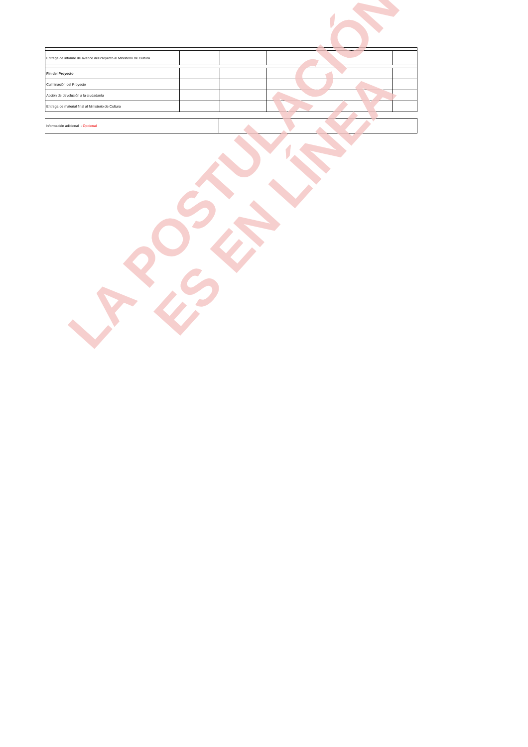| Entrega de informe de avance del Proyecto al Ministerio de Cultura | | | | |
| Fin del Proyecto | | | | |
| Culminación del Proyecto | | | | |
| Acción de devolución a la ciudadanía | | | | |
| Entrega de material final al Ministerio de Cultura | | | | |
| Información adicional - Opcional | |
LA POSTULACIÓN
ES EN LÍNEA